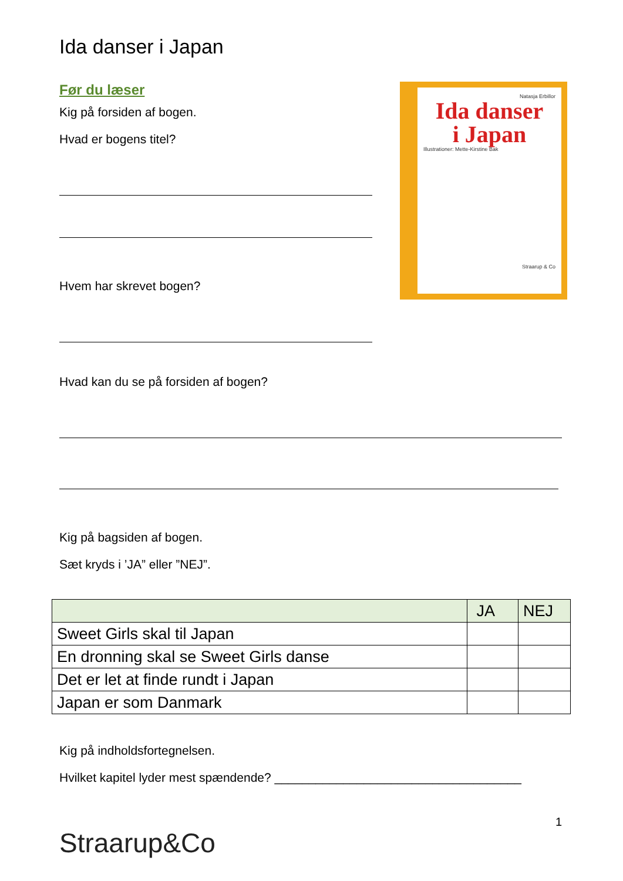Ida danser i Japan
Før du læser
Kig på forsiden af bogen.
Hvad er bogens titel?
Hvem har skrevet bogen?
Natasja Erbillor
Ida danser
i Japan
Illustrationer: Mette-Kirstine Bak
Straarup & Co
Hvad kan du se på forsiden af bogen?
Kig på bagsiden af bogen.
Sæt kryds i ’JA” eller ”NEJ”.
| | JA | NEJ |
| --- | --- | --- |
| Sweet Girls skal til Japan | | |
| En dronning skal se Sweet Girls danse | | |
| Det er let at finde rundt i Japan | | |
| Japan er som Danmark | | |
Kig på indholdsfortegnelsen.
Hvilket kapitel lyder mest spændende? ____________________________________
Straarup&Co
1